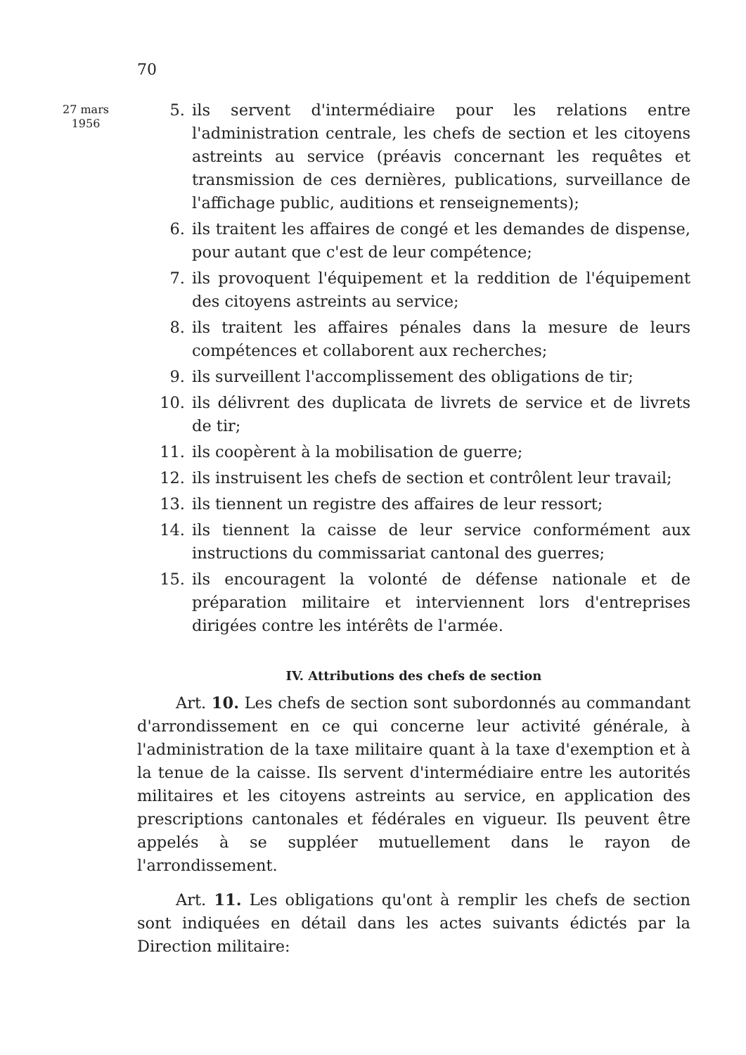70
27 mars
1956
5. ils servent d'intermédiaire pour les relations entre l'administration centrale, les chefs de section et les citoyens astreints au service (préavis concernant les requêtes et transmission de ces dernières, publications, surveillance de l'affichage public, auditions et renseignements);
6. ils traitent les affaires de congé et les demandes de dispense, pour autant que c'est de leur compétence;
7. ils provoquent l'équipement et la reddition de l'équipement des citoyens astreints au service;
8. ils traitent les affaires pénales dans la mesure de leurs compétences et collaborent aux recherches;
9. ils surveillent l'accomplissement des obligations de tir;
10. ils délivrent des duplicata de livrets de service et de livrets de tir;
11. ils coopèrent à la mobilisation de guerre;
12. ils instruisent les chefs de section et contrôlent leur travail;
13. ils tiennent un registre des affaires de leur ressort;
14. ils tiennent la caisse de leur service conformément aux instructions du commissariat cantonal des guerres;
15. ils encouragent la volonté de défense nationale et de préparation militaire et interviennent lors d'entreprises dirigées contre les intérêts de l'armée.
IV. Attributions des chefs de section
Art. 10. Les chefs de section sont subordonnés au commandant d'arrondissement en ce qui concerne leur activité générale, à l'administration de la taxe militaire quant à la taxe d'exemption et à la tenue de la caisse. Ils servent d'intermédiaire entre les autorités militaires et les citoyens astreints au service, en application des prescriptions cantonales et fédérales en vigueur. Ils peuvent être appelés à se suppléer mutuellement dans le rayon de l'arrondissement.
Art. 11. Les obligations qu'ont à remplir les chefs de section sont indiquées en détail dans les actes suivants édictés par la Direction militaire: